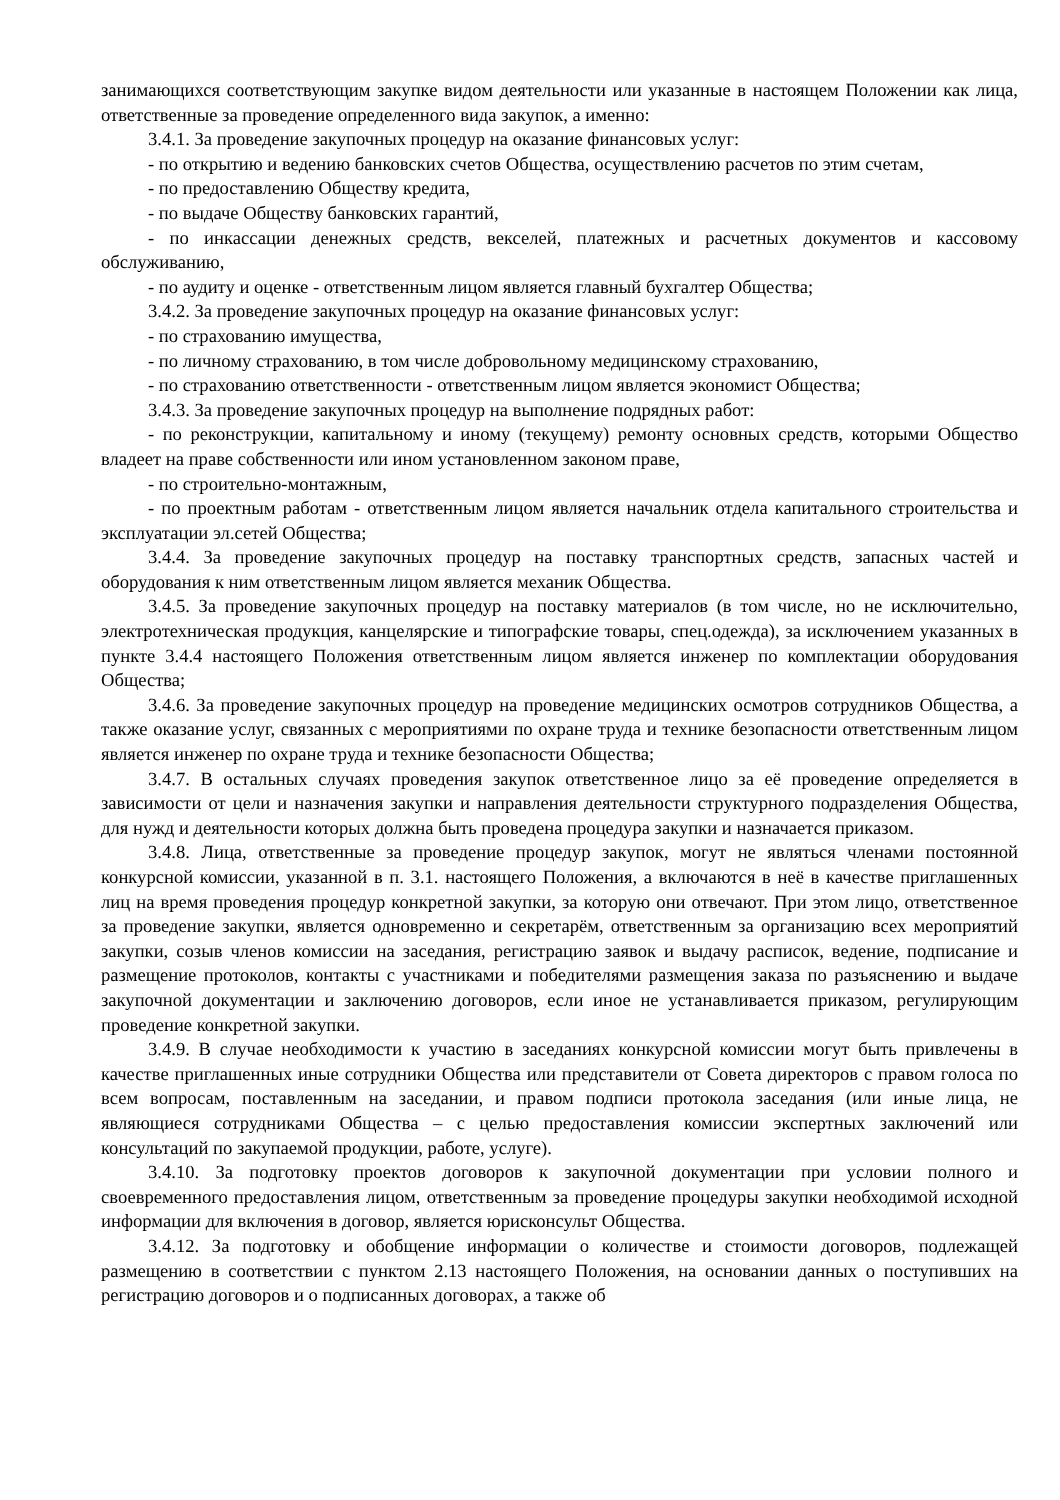занимающихся соответствующим закупке видом деятельности или указанные в настоящем Положении как лица, ответственные за проведение определенного вида закупок, а именно:
3.4.1. За проведение закупочных процедур на оказание финансовых услуг:
- по открытию и ведению банковских счетов Общества, осуществлению расчетов по этим счетам,
- по предоставлению Обществу кредита,
- по выдаче Обществу банковских гарантий,
- по инкассации денежных средств, векселей, платежных и расчетных документов и кассовому обслуживанию,
- по аудиту и оценке - ответственным лицом является главный бухгалтер Общества;
3.4.2. За проведение закупочных процедур на оказание финансовых услуг:
- по страхованию имущества,
- по личному страхованию, в том числе добровольному медицинскому страхованию,
- по страхованию ответственности - ответственным лицом является экономист Общества;
3.4.3. За проведение закупочных процедур на выполнение подрядных работ:
- по реконструкции, капитальному и иному (текущему) ремонту основных средств, которыми Общество владеет на праве собственности или ином установленном законом праве,
- по строительно-монтажным,
- по проектным работам - ответственным лицом является начальник отдела капитального строительства и эксплуатации эл.сетей Общества;
3.4.4. За проведение закупочных процедур на поставку транспортных средств, запасных частей и оборудования к ним ответственным лицом является механик Общества.
3.4.5. За проведение закупочных процедур на поставку материалов (в том числе, но не исключительно, электротехническая продукция, канцелярские и типографские товары, спец.одежда), за исключением указанных в пункте 3.4.4 настоящего Положения ответственным лицом является инженер по комплектации оборудования Общества;
3.4.6. За проведение закупочных процедур на проведение медицинских осмотров сотрудников Общества, а также оказание услуг, связанных с мероприятиями по охране труда и технике безопасности ответственным лицом является инженер по охране труда и технике безопасности Общества;
3.4.7. В остальных случаях проведения закупок ответственное лицо за её проведение определяется в зависимости от цели и назначения закупки и направления деятельности структурного подразделения Общества, для нужд и деятельности которых должна быть проведена процедура закупки и назначается приказом.
3.4.8. Лица, ответственные за проведение процедур закупок, могут не являться членами постоянной конкурсной комиссии, указанной в п. 3.1. настоящего Положения, а включаются в неё в качестве приглашенных лиц на время проведения процедур конкретной закупки, за которую они отвечают. При этом лицо, ответственное за проведение закупки, является одновременно и секретарём, ответственным за организацию всех мероприятий закупки, созыв членов комиссии на заседания, регистрацию заявок и выдачу расписок, ведение, подписание и размещение протоколов, контакты с участниками и победителями размещения заказа по разъяснению и выдаче закупочной документации и заключению договоров, если иное не устанавливается приказом, регулирующим проведение конкретной закупки.
3.4.9. В случае необходимости к участию в заседаниях конкурсной комиссии могут быть привлечены в качестве приглашенных иные сотрудники Общества или представители от Совета директоров с правом голоса по всем вопросам, поставленным на заседании, и правом подписи протокола заседания (или иные лица, не являющиеся сотрудниками Общества – с целью предоставления комиссии экспертных заключений или консультаций по закупаемой продукции, работе, услуге).
3.4.10. За подготовку проектов договоров к закупочной документации при условии полного и своевременного предоставления лицом, ответственным за проведение процедуры закупки необходимой исходной информации для включения в договор, является юрисконсульт Общества.
3.4.12. За подготовку и обобщение информации о количестве и стоимости договоров, подлежащей размещению в соответствии с пунктом 2.13 настоящего Положения, на основании данных о поступивших на регистрацию договоров и о подписанных договорах, а также об